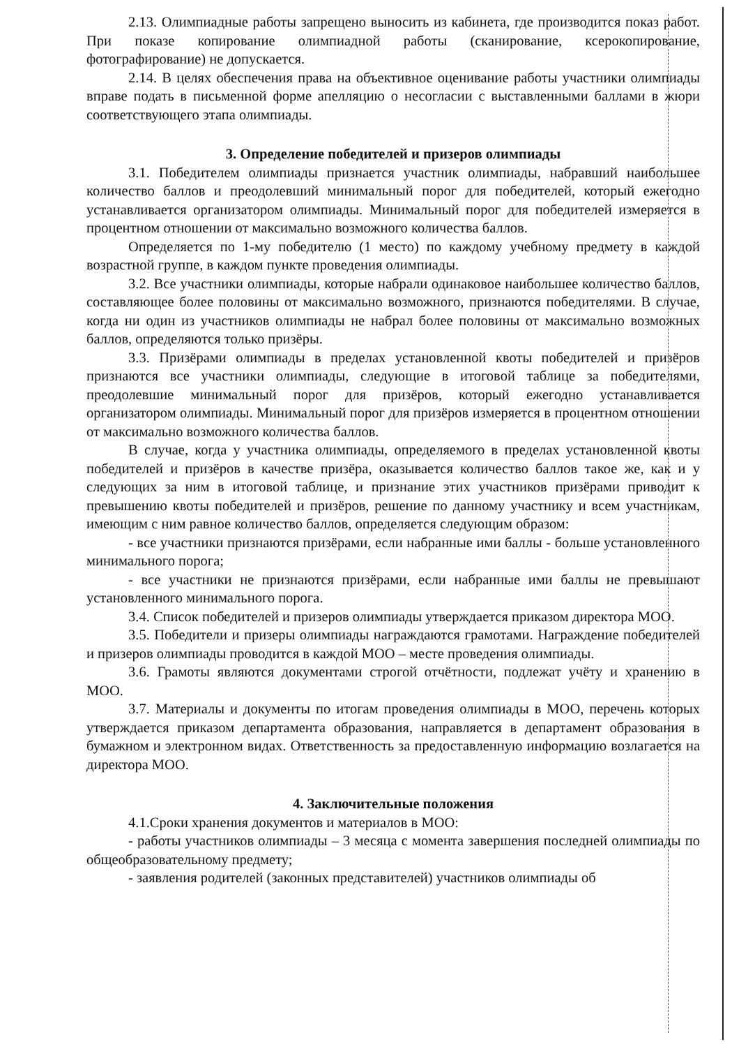2.13. Олимпиадные работы запрещено выносить из кабинета, где производится показ работ. При показе копирование олимпиадной работы (сканирование, ксерокопирование, фотографирование) не допускается.
2.14. В целях обеспечения права на объективное оценивание работы участники олимпиады вправе подать в письменной форме апелляцию о несогласии с выставленными баллами в жюри соответствующего этапа олимпиады.
3. Определение победителей и призеров олимпиады
3.1. Победителем олимпиады признается участник олимпиады, набравший наибольшее количество баллов и преодолевший минимальный порог для победителей, который ежегодно устанавливается организатором олимпиады. Минимальный порог для победителей измеряется в процентном отношении от максимально возможного количества баллов.
Определяется по 1-му победителю (1 место) по каждому учебному предмету в каждой возрастной группе, в каждом пункте проведения олимпиады.
3.2. Все участники олимпиады, которые набрали одинаковое наибольшее количество баллов, составляющее более половины от максимально возможного, признаются победителями. В случае, когда ни один из участников олимпиады не набрал более половины от максимально возможных баллов, определяются только призёры.
3.3. Призёрами олимпиады в пределах установленной квоты победителей и призёров признаются все участники олимпиады, следующие в итоговой таблице за победителями, преодолевшие минимальный порог для призёров, который ежегодно устанавливается организатором олимпиады. Минимальный порог для призёров измеряется в процентном отношении от максимально возможного количества баллов.
В случае, когда у участника олимпиады, определяемого в пределах установленной квоты победителей и призёров в качестве призёра, оказывается количество баллов такое же, как и у следующих за ним в итоговой таблице, и признание этих участников призёрами приводит к превышению квоты победителей и призёров, решение по данному участнику и всем участникам, имеющим с ним равное количество баллов, определяется следующим образом:
- все участники признаются призёрами, если набранные ими баллы - больше установленного минимального порога;
- все участники не признаются призёрами, если набранные ими баллы не превышают установленного минимального порога.
3.4. Список победителей и призеров олимпиады утверждается приказом директора МОО.
3.5. Победители и призеры олимпиады награждаются грамотами. Награждение победителей и призеров олимпиады проводится в каждой МОО – месте проведения олимпиады.
3.6. Грамоты являются документами строгой отчётности, подлежат учёту и хранению в МОО.
3.7. Материалы и документы по итогам проведения олимпиады в МОО, перечень которых утверждается приказом департамента образования, направляется в департамент образования в бумажном и электронном видах. Ответственность за предоставленную информацию возлагается на директора МОО.
4. Заключительные положения
4.1.Сроки хранения документов и материалов в МОО:
- работы участников олимпиады – 3 месяца с момента завершения последней олимпиады по общеобразовательному предмету;
- заявления родителей (законных представителей) участников олимпиады об